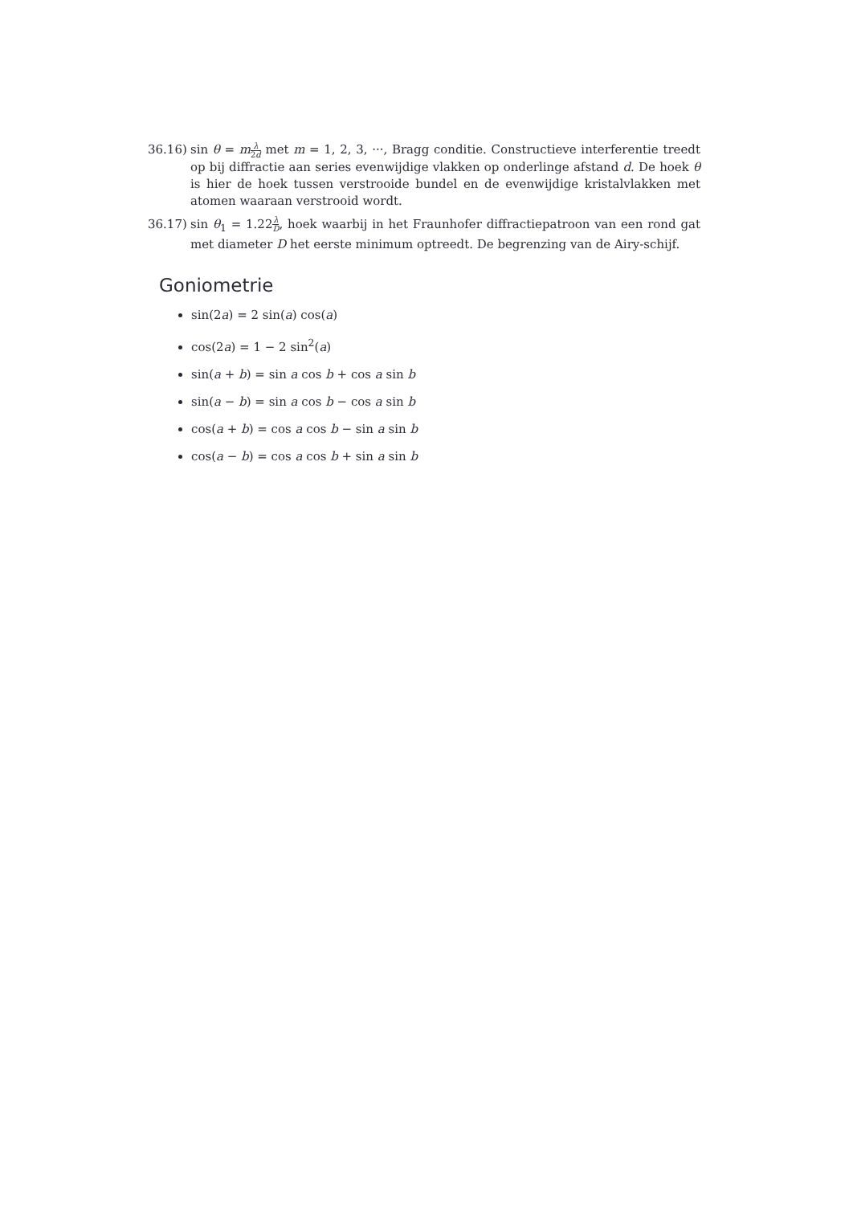36.16)
sin θ = mλ 2d met m = 1, 2, 3, ···, Bragg conditie. Constructieve interferentie treedt op bij diffractie aan series evenwijdige vlakken op onderlinge afstand d. De hoek θ is hier de hoek tussen verstrooide bundel en de evenwijdige kristalvlakken met atomen waaraan verstrooid wordt.
36.17)
sin θ<sub>1</sub> = 1.22λ D, hoek waarbij in het Fraunhofer diffractiepatroon van een rond gat met diameter D het eerste minimum optreedt. De begrenzing van de Airy-schijf.
Goniometrie
sin(2a) = 2 sin(a) cos(a)
cos(2a) = 1 − 2 sin<sup>2</sup>(a)
sin(a + b) = sin a cos b + cos a sin b
sin(a − b) = sin a cos b − cos a sin b
cos(a + b) = cos a cos b − sin a sin b
cos(a − b) = cos a cos b + sin a sin b